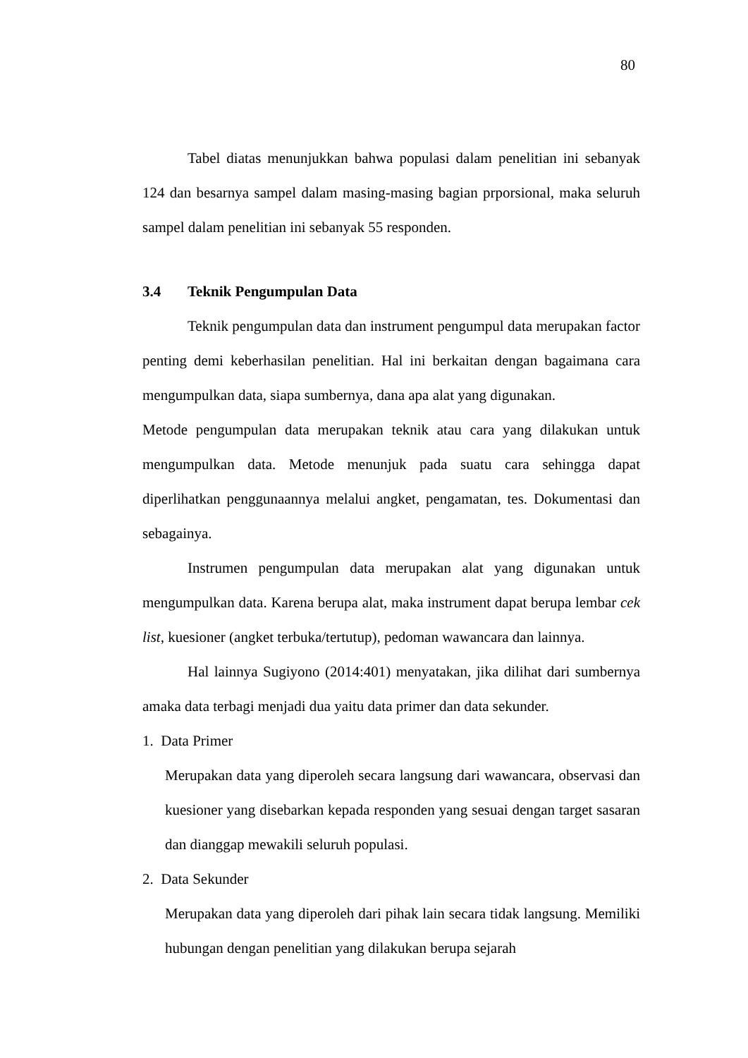80
Tabel diatas menunjukkan bahwa populasi dalam penelitian ini sebanyak 124 dan besarnya sampel dalam masing-masing bagian prporsional, maka seluruh sampel dalam penelitian ini sebanyak 55 responden.
3.4 Teknik Pengumpulan Data
Teknik pengumpulan data dan instrument pengumpul data merupakan factor penting demi keberhasilan penelitian. Hal ini berkaitan dengan bagaimana cara mengumpulkan data, siapa sumbernya, dana apa alat yang digunakan.
Metode pengumpulan data merupakan teknik atau cara yang dilakukan untuk mengumpulkan data. Metode menunjuk pada suatu cara sehingga dapat diperlihatkan penggunaannya melalui angket, pengamatan, tes. Dokumentasi dan sebagainya.
Instrumen pengumpulan data merupakan alat yang digunakan untuk mengumpulkan data. Karena berupa alat, maka instrument dapat berupa lembar cek list, kuesioner (angket terbuka/tertutup), pedoman wawancara dan lainnya.
Hal lainnya Sugiyono (2014:401) menyatakan, jika dilihat dari sumbernya amaka data terbagi menjadi dua yaitu data primer dan data sekunder.
1. Data Primer
Merupakan data yang diperoleh secara langsung dari wawancara, observasi dan kuesioner yang disebarkan kepada responden yang sesuai dengan target sasaran dan dianggap mewakili seluruh populasi.
2. Data Sekunder
Merupakan data yang diperoleh dari pihak lain secara tidak langsung. Memiliki hubungan dengan penelitian yang dilakukan berupa sejarah